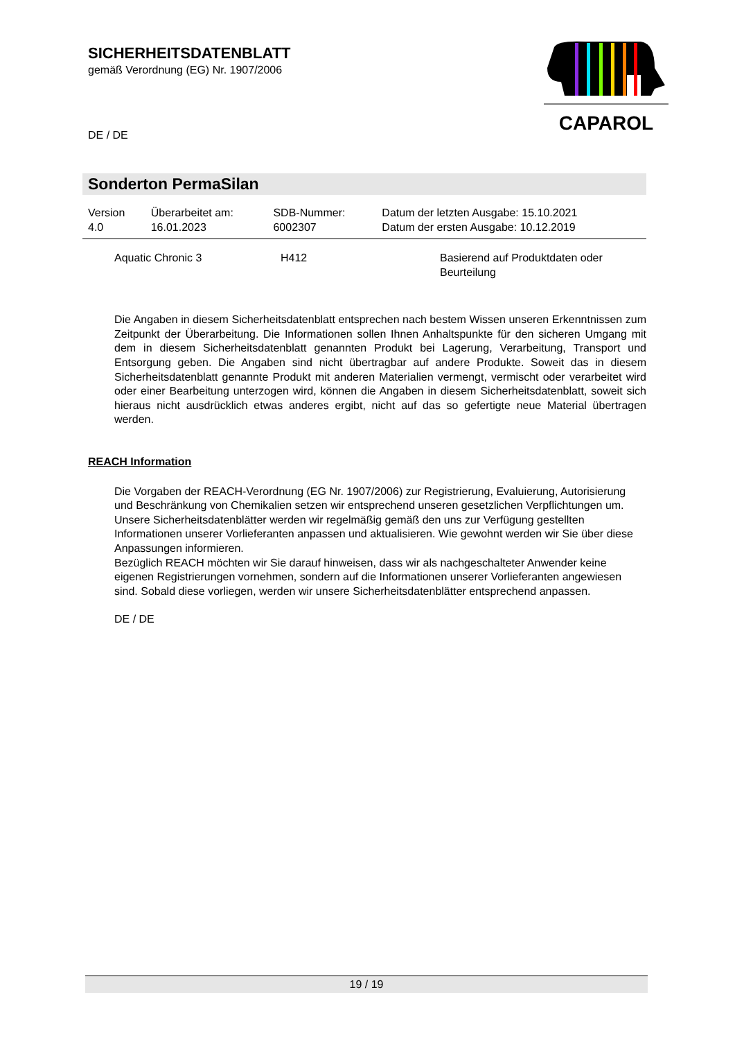SICHERHEITSDATENBLATT
gemäß Verordnung (EG) Nr. 1907/2006
DE / DE
CAPAROL
Sonderton PermaSilan
| Version 4.0 | Überarbeitet am: 16.01.2023 | SDB-Nummer: 6002307 | Datum der letzten Ausgabe: 15.10.2021 Datum der ersten Ausgabe: 10.12.2019 |
| Aquatic Chronic 3 | H412 | Basierend auf Produktdaten oder Beurteilung |
Die Angaben in diesem Sicherheitsdatenblatt entsprechen nach bestem Wissen unseren Erkenntnissen zum Zeitpunkt der Überarbeitung. Die Informationen sollen Ihnen Anhaltspunkte für den sicheren Umgang mit dem in diesem Sicherheitsdatenblatt genannten Produkt bei Lagerung, Verarbeitung, Transport und Entsorgung geben. Die Angaben sind nicht übertragbar auf andere Produkte. Soweit das in diesem Sicherheitsdatenblatt genannte Produkt mit anderen Materialien vermengt, vermischt oder verarbeitet wird oder einer Bearbeitung unterzogen wird, können die Angaben in diesem Sicherheitsdatenblatt, soweit sich hieraus nicht ausdrücklich etwas anderes ergibt, nicht auf das so gefertigte neue Material übertragen werden.
REACH Information
Die Vorgaben der REACH-Verordnung (EG Nr. 1907/2006) zur Registrierung, Evaluierung, Autorisierung und Beschränkung von Chemikalien setzen wir entsprechend unseren gesetzlichen Verpflichtungen um. Unsere Sicherheitsdatenblätter werden wir regelmäßig gemäß den uns zur Verfügung gestellten Informationen unserer Vorlieferanten anpassen und aktualisieren. Wie gewohnt werden wir Sie über diese Anpassungen informieren.
Bezüglich REACH möchten wir Sie darauf hinweisen, dass wir als nachgeschalteter Anwender keine eigenen Registrierungen vornehmen, sondern auf die Informationen unserer Vorlieferanten angewiesen sind. Sobald diese vorliegen, werden wir unsere Sicherheitsdatenblätter entsprechend anpassen.
DE / DE
19 / 19